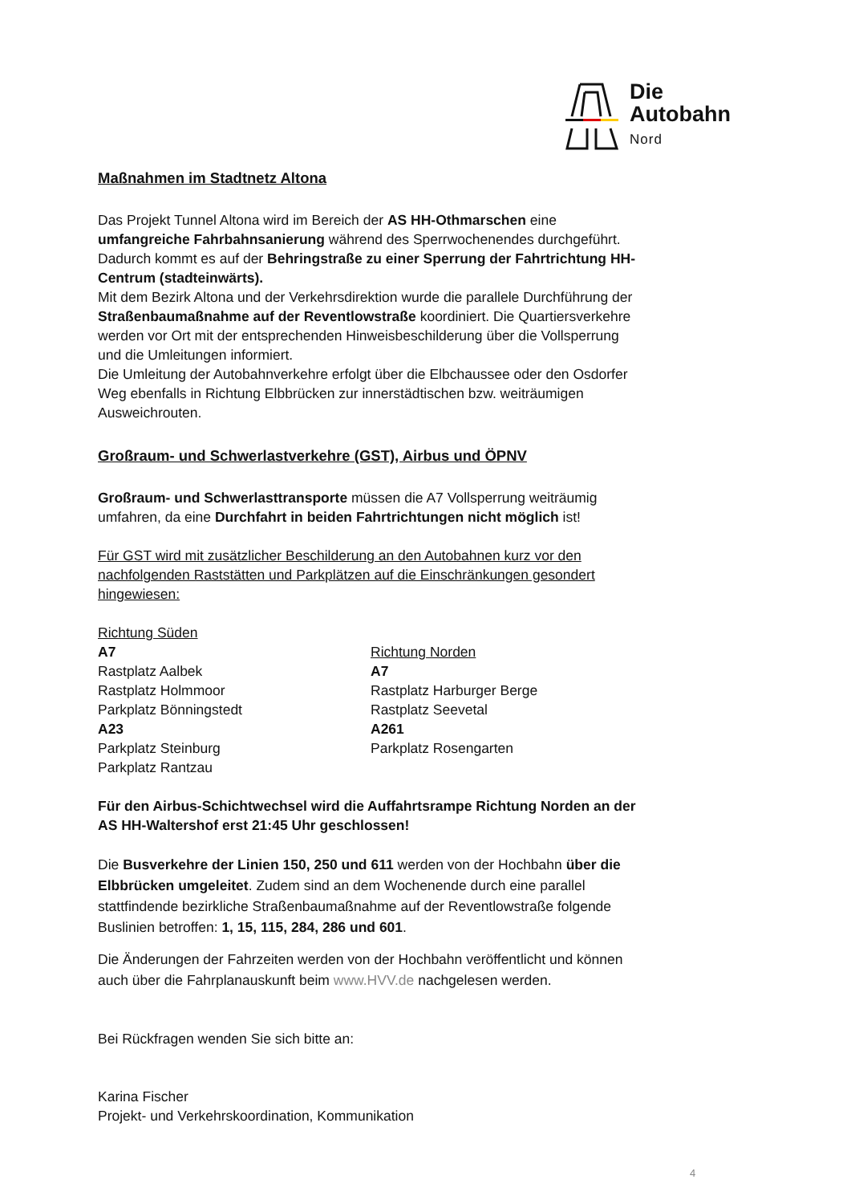Die
Autobahn
Nord
Maßnahmen im Stadtnetz Altona
Das Projekt Tunnel Altona wird im Bereich der AS HH-Othmarschen eine umfangreiche Fahrbahnsanierung während des Sperrwochenendes durchgeführt. Dadurch kommt es auf der Behringstraße zu einer Sperrung der Fahrtrichtung HH-Centrum (stadteinwärts).
Mit dem Bezirk Altona und der Verkehrsdirektion wurde die parallele Durchführung der Straßenbaumaßnahme auf der Reventlowstraße koordiniert. Die Quartiersverkehre werden vor Ort mit der entsprechenden Hinweisbeschilderung über die Vollsperrung und die Umleitungen informiert.
Die Umleitung der Autobahnverkehre erfolgt über die Elbchaussee oder den Osdorfer Weg ebenfalls in Richtung Elbbrücken zur innerstädtischen bzw. weiträumigen Ausweichrouten.
Großraum- und Schwerlastverkehre (GST), Airbus und ÖPNV
Großraum- und Schwerlasttransporte müssen die A7 Vollsperrung weiträumig umfahren, da eine Durchfahrt in beiden Fahrtrichtungen nicht möglich ist!
Für GST wird mit zusätzlicher Beschilderung an den Autobahnen kurz vor den nachfolgenden Raststätten und Parkplätzen auf die Einschränkungen gesondert hingewiesen:
Richtung Süden
A7
Rastplatz Aalbek
Rastplatz Holmmoor
Parkplatz Bönningstedt
A23
Parkplatz Steinburg
Parkplatz Rantzau
Richtung Norden
A7
Rastplatz Harburger Berge
Rastplatz Seevetal
A261
Parkplatz Rosengarten
Für den Airbus-Schichtwechsel wird die Auffahrtsrampe Richtung Norden an der AS HH-Waltershof erst 21:45 Uhr geschlossen!
Die Busverkehre der Linien 150, 250 und 611 werden von der Hochbahn über die Elbbrücken umgeleitet. Zudem sind an dem Wochenende durch eine parallel stattfindende bezirkliche Straßenbaumaßnahme auf der Reventlowstraße folgende Buslinien betroffen: 1, 15, 115, 284, 286 und 601.
Die Änderungen der Fahrzeiten werden von der Hochbahn veröffentlicht und können auch über die Fahrplanauskunft beim www.HVV.de nachgelesen werden.
Bei Rückfragen wenden Sie sich bitte an:
Karina Fischer
Projekt- und Verkehrskoordination, Kommunikation
4